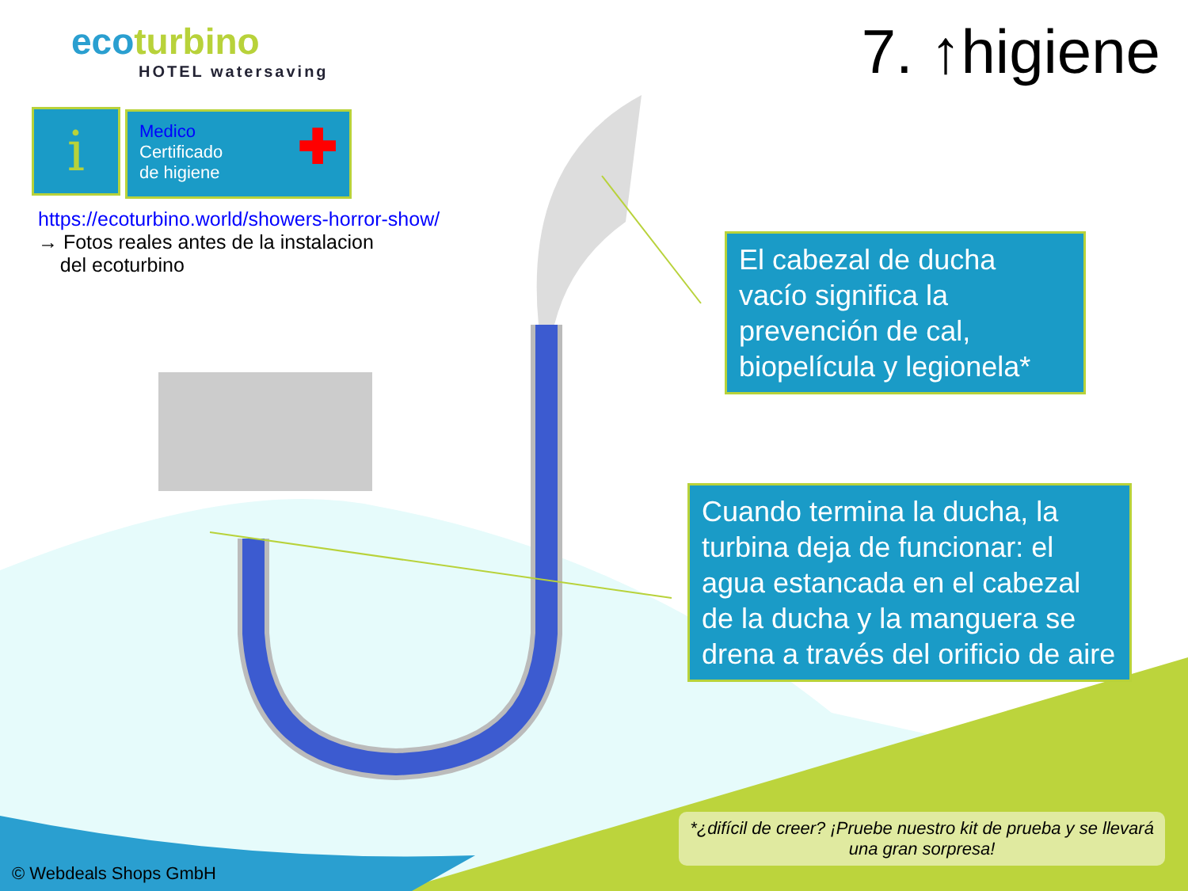ecoturbino
HOTEL watersaving
7. ↑higiene
i
Medico
Certificado
de higiene ✚
https://ecoturbino.world/showers-horror-show/
→ Fotos reales antes de la instalacion
del ecoturbino
El cabezal de ducha vacío significa la prevención de cal, biopelícula y legionela*
Cuando termina la ducha, la turbina deja de funcionar: el agua estancada en el cabezal de la ducha y la manguera se drena a través del orificio de aire
*¿difícil de creer? ¡Pruebe nuestro kit de prueba y se llevará una gran sorpresa!
© Webdeals Shops GmbH